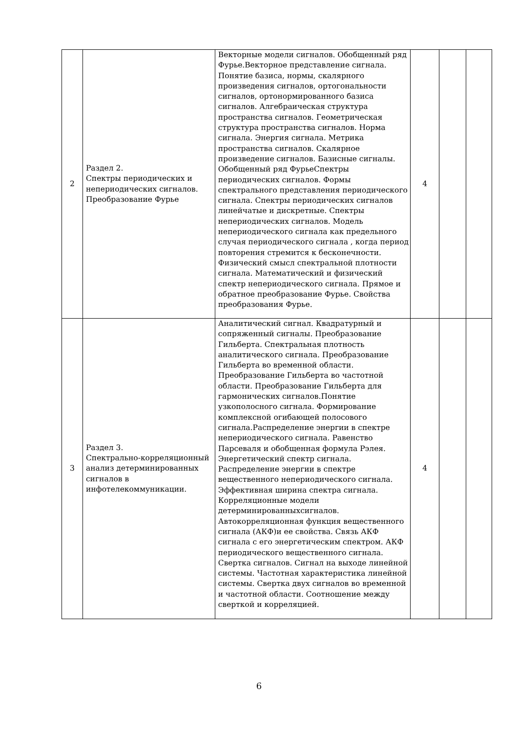| 2 | Раздел 2. Спектры периодических и непериодических сигналов. Преобразование Фурье | Векторные модели сигналов. Обобщенный ряд Фурье.Векторное представление сигнала. Понятие базиса, нормы, скалярного произведения сигналов, ортогональности сигналов, ортонормированного базиса сигналов. Алгебраическая структура пространства сигналов. Геометрическая структура пространства сигналов. Норма сигнала. Энергия сигнала. Метрика пространства сигналов. Скалярное произведение сигналов. Базисные сигналы. Обобщенный ряд ФурьеСпектры периодических сигналов. Формы спектрального представления периодического сигнала. Спектры периодических сигналов линейчатые и дискретные. Спектры непериодических сигналов. Модель непериодического сигнала как предельного случая периодического сигнала , когда период повторения стремится к бесконечности. Физический смысл спектральной плотности сигнала. Математический и физический спектр непериодического сигнала. Прямое и обратное преобразование Фурье. Свойства преобразования Фурье. | 4 | | |
| 3 | Раздел 3. Спектрально-корреляционный анализ детерминированных сигналов в инфотелекоммуникации. | Аналитический сигнал. Квадратурный и сопряженный сигналы. Преобразование Гильберта. Спектральная плотность аналитического сигнала. Преобразование Гильберта во временной области. Преобразование Гильберта во частотной области. Преобразование Гильберта для гармонических сигналов.Понятие узкополосного сигнала. Формирование комплексной огибающей полосового сигнала.Распределение энергии в спектре непериодического сигнала. Равенство Парсеваля и обобщенная формула Рэлея. Энергетический спектр сигнала. Распределение энергии в спектре вещественного непериодического сигнала. Эффективная ширина спектра сигнала. Корреляционные модели детерминированныхсигналов. Автокорреляционная функция вещественного сигнала (АКФ)и ее свойства. Связь АКФ сигнала с его энергетическим спектром. АКФ периодического вещественного сигнала. Свертка сигналов. Сигнал на выходе линейной системы. Частотная характеристика линейной системы. Свертка двух сигналов во временной и частотной области. Соотношение между сверткой и корреляцией. | 4 | | |
6